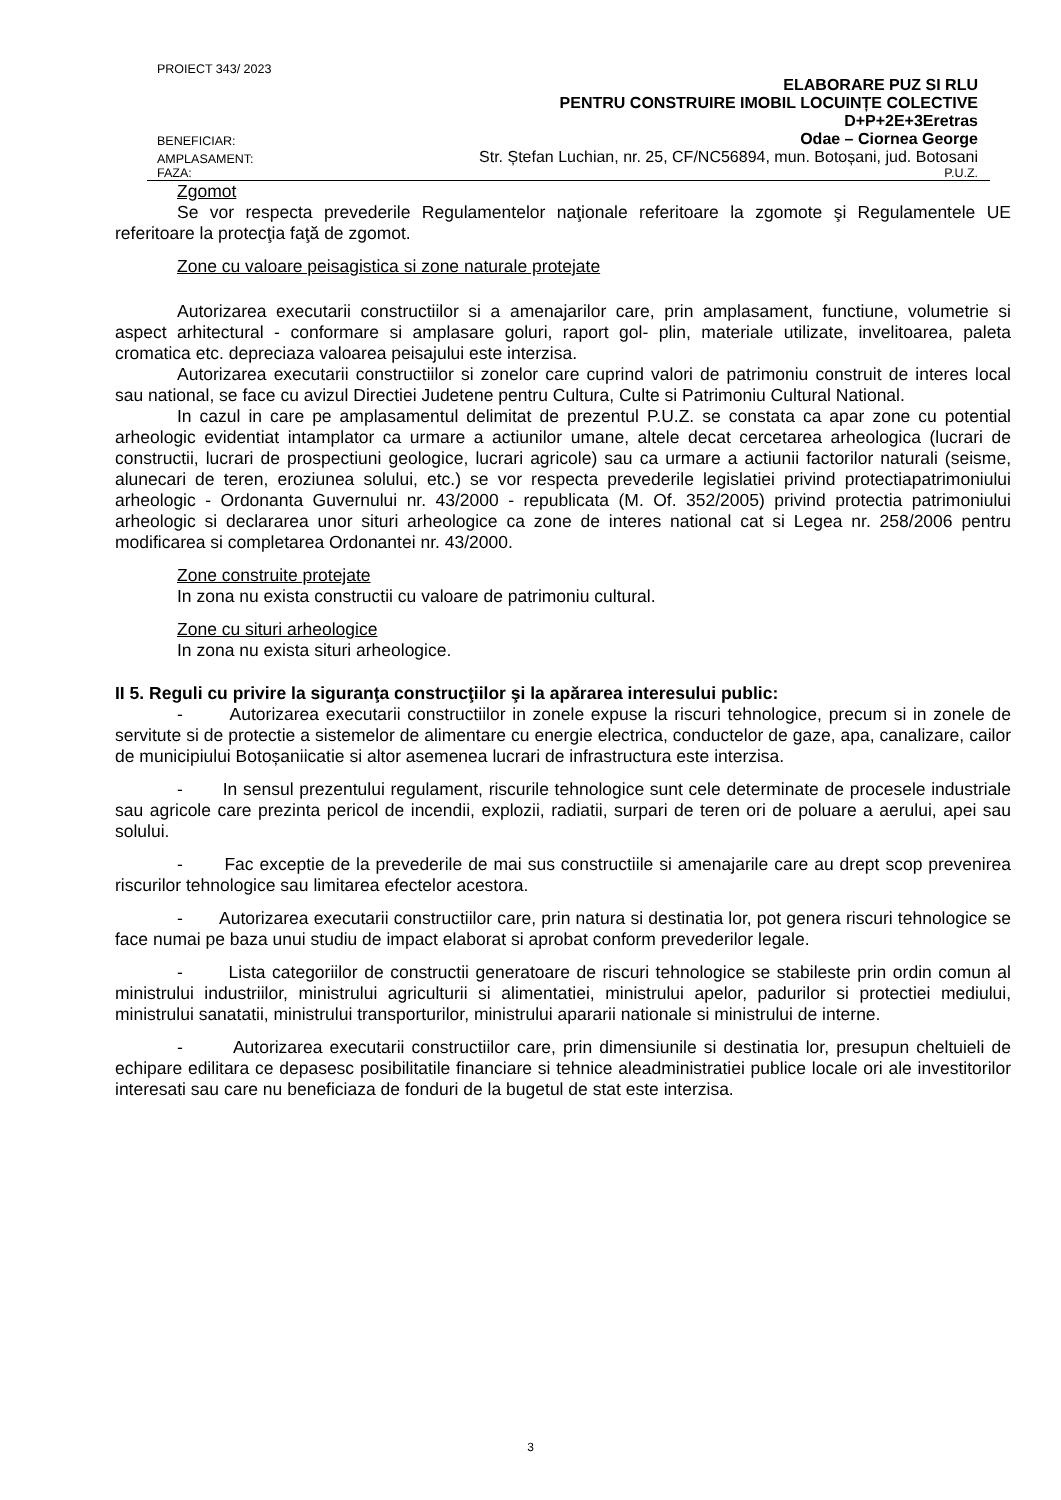PROIECT 343/ 2023
ELABORARE PUZ SI RLU
PENTRU CONSTRUIRE IMOBIL LOCUINȚE COLECTIVE
D+P+2E+3Eretras
BENEFICIAR: Odae – Ciornea George
AMPLASAMENT: Str. Ștefan Luchian, nr. 25, CF/NC56894, mun. Botoșani, jud. Botosani
FAZA: P.U.Z.
Zgomot
Se vor respecta prevederile Regulamentelor naţionale referitoare la zgomote şi Regulamentele UE referitoare la protecţia faţă de zgomot.
Zone cu valoare peisagistica si zone naturale protejate
Autorizarea executarii constructiilor si a amenajarilor care, prin amplasament, functiune, volumetrie si aspect arhitectural - conformare si amplasare goluri, raport gol- plin, materiale utilizate, invelitoarea, paleta cromatica etc. depreciaza valoarea peisajului este interzisa.
Autorizarea executarii constructiilor si zonelor care cuprind valori de patrimoniu construit de interes local sau national, se face cu avizul Directiei Judetene pentru Cultura, Culte si Patrimoniu Cultural National.
In cazul in care pe amplasamentul delimitat de prezentul P.U.Z. se constata ca apar zone cu potential arheologic evidentiat intamplator ca urmare a actiunilor umane, altele decat cercetarea arheologica (lucrari de constructii, lucrari de prospectiuni geologice, lucrari agricole) sau ca urmare a actiunii factorilor naturali (seisme, alunecari de teren, eroziunea solului, etc.) se vor respecta prevederile legislatiei privind protectiapatrimoniului arheologic - Ordonanta Guvernului nr. 43/2000 - republicata (M. Of. 352/2005) privind protectia patrimoniului arheologic si declararea unor situri arheologice ca zone de interes national cat si Legea nr. 258/2006 pentru modificarea si completarea Ordonantei nr. 43/2000.
Zone construite protejate
In zona nu exista constructii cu valoare de patrimoniu cultural.
Zone cu situri arheologice
In zona nu exista situri arheologice.
II 5. Reguli cu privire la siguranţa construcţiilor şi la apărarea interesului public:
- Autorizarea executarii constructiilor in zonele expuse la riscuri tehnologice, precum si in zonele de servitute si de protectie a sistemelor de alimentare cu energie electrica, conductelor de gaze, apa, canalizare, cailor de municipiului Botoșaniicatie si altor asemenea lucrari de infrastructura este interzisa.
- In sensul prezentului regulament, riscurile tehnologice sunt cele determinate de procesele industriale sau agricole care prezinta pericol de incendii, explozii, radiatii, surpari de teren ori de poluare a aerului, apei sau solului.
- Fac exceptie de la prevederile de mai sus constructiile si amenajarile care au drept scop prevenirea riscurilor tehnologice sau limitarea efectelor acestora.
- Autorizarea executarii constructiilor care, prin natura si destinatia lor, pot genera riscuri tehnologice se face numai pe baza unui studiu de impact elaborat si aprobat conform prevederilor legale.
- Lista categoriilor de constructii generatoare de riscuri tehnologice se stabileste prin ordin comun al ministrului industriilor, ministrului agriculturii si alimentatiei, ministrului apelor, padurilor si protectiei mediului, ministrului sanatatii, ministrului transporturilor, ministrului apararii nationale si ministrului de interne.
- Autorizarea executarii constructiilor care, prin dimensiunile si destinatia lor, presupun cheltuieli de echipare edilitara ce depasesc posibilitatile financiare si tehnice aleadministratiei publice locale ori ale investitorilor interesati sau care nu beneficiaza de fonduri de la bugetul de stat este interzisa.
3